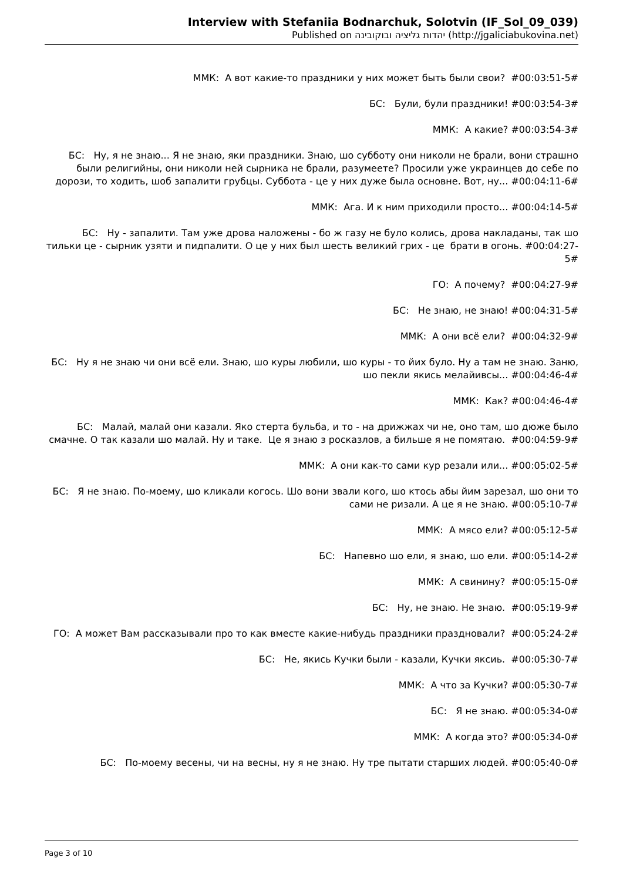Interview with Stefaniia Bodnarchuk, Solotvin (IF_Sol_09_039)
Published on יהדות גליציה ובוקובינה (http://jgaliciabukovina.net)
ММК: А вот какие-то праздники у них может быть были свои? #00:03:51-5#
БС: Були, були праздники! #00:03:54-3#
ММК: А какие? #00:03:54-3#
БС: Ну, я не знаю... Я не знаю, яки праздники. Знаю, шо субботу они николи не брали, вони страшно были религийны, они николи ней сырника не брали, разумеете? Просили уже украинцев до себе по дорози, то ходить, шоб запалити грубцы. Суббота - це у них дуже была основне. Вот, ну... #00:04:11-6#
ММК: Ага. И к ним приходили просто... #00:04:14-5#
БС: Ну - запалити. Там уже дрова наложены - бо ж газу не було колись, дрова накладаны, так шо тильки це - сырник узяти и пидпалити. О це у них был шесть великий грих - це брати в огонь. #00:04:27-5#
ГО: А почему? #00:04:27-9#
БС: Не знаю, не знаю! #00:04:31-5#
ММК: А они всё ели? #00:04:32-9#
БС: Ну я не знаю чи они всё ели. Знаю, шо куры любили, шо куры - то йих було. Ну а там не знаю. Заню, шо пекли якись мелайивсы... #00:04:46-4#
ММК: Как? #00:04:46-4#
БС: Малай, малай они казали. Яко стерта бульба, и то - на дрижжах чи не, оно там, шо дюже было смачне. О так казали шо малай. Ну и таке. Це я знаю з росказлов, а бильше я не помятаю. #00:04:59-9#
ММК: А они как-то сами кур резали или... #00:05:02-5#
БС: Я не знаю. По-моему, шо кликали когось. Шо вони звали кого, шо ктось абы йим зарезал, шо они то сами не ризали. А це я не знаю. #00:05:10-7#
ММК: А мясо ели? #00:05:12-5#
БС: Напевно шо ели, я знаю, шо ели. #00:05:14-2#
ММК: А свинину? #00:05:15-0#
БС: Ну, не знаю. Не знаю. #00:05:19-9#
ГО: А может Вам рассказывали про то как вместе какие-нибудь праздники праздновали? #00:05:24-2#
БС: Не, якись Кучки были - казали, Кучки яксиь. #00:05:30-7#
ММК: А что за Кучки? #00:05:30-7#
БС: Я не знаю. #00:05:34-0#
ММК: А когда это? #00:05:34-0#
БС: По-моему весены, чи на весны, ну я не знаю. Ну тре пытати старших людей. #00:05:40-0#
Page 3 of 10